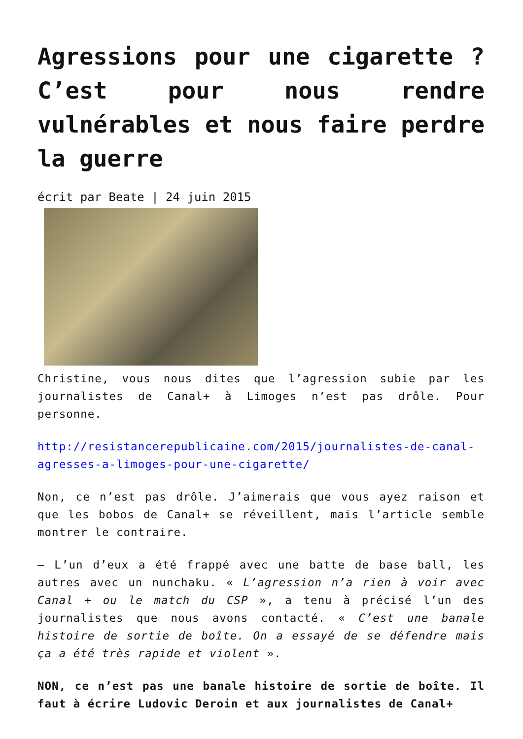Agressions pour une cigarette ? C’est pour nous rendre vulnérables et nous faire perdre la guerre
écrit par Beate | 24 juin 2015
Christine, vous nous dites que l’agression subie par les journalistes de Canal+ à Limoges n’est pas drôle. Pour personne.
http://resistancerepublicaine.com/2015/journalistes-de-canal-agresses-a-limoges-pour-une-cigarette/
Non, ce n’est pas drôle. J’aimerais que vous ayez raison et que les bobos de Canal+ se réveillent, mais l’article semble montrer le contraire.
– L’un d’eux a été frappé avec une batte de base ball, les autres avec un nunchaku. « L’agression n’a rien à voir avec Canal + ou le match du CSP », a tenu à précisé l’un des journalistes que nous avons contacté. « C’est une banale histoire de sortie de boîte. On a essayé de se défendre mais ça a été très rapide et violent ».
NON, ce n’est pas une banale histoire de sortie de boîte. Il faut à écrire Ludovic Deroin et aux journalistes de Canal+